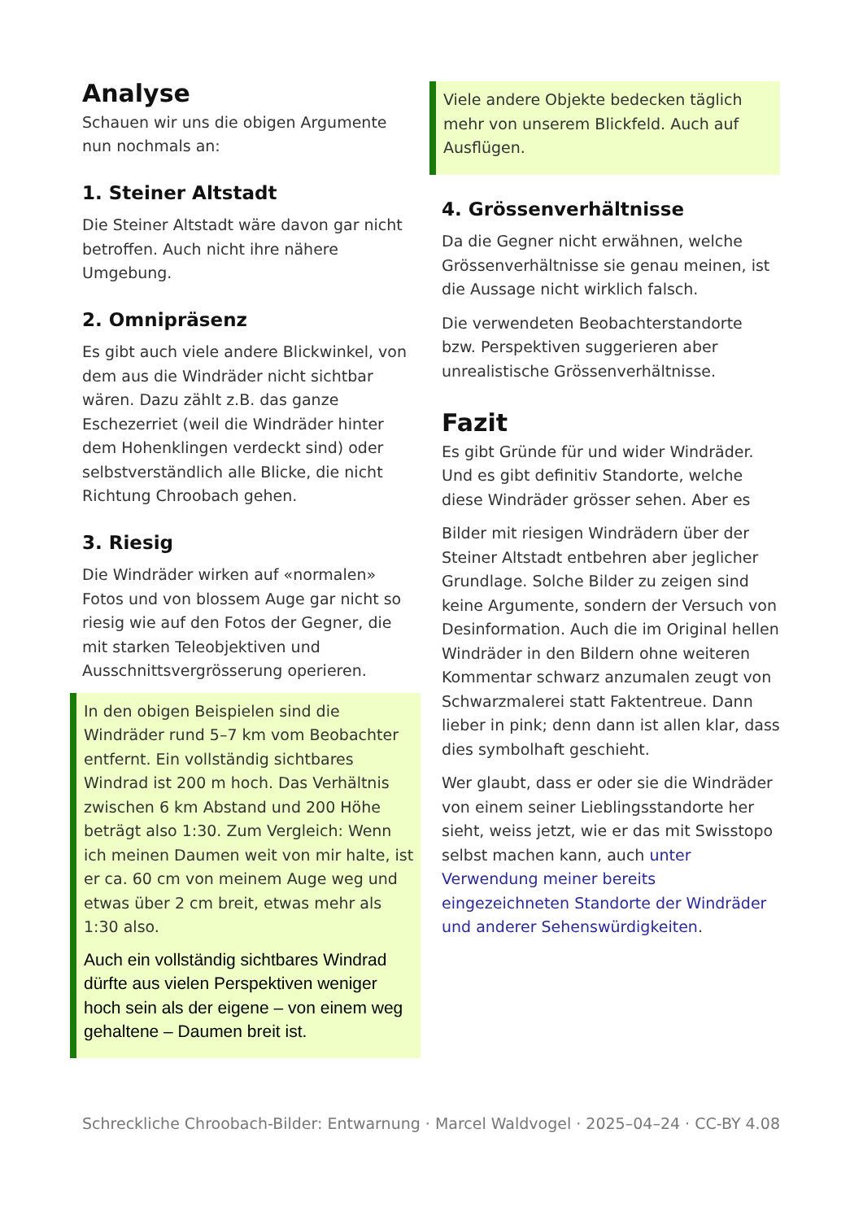Analyse
Schauen wir uns die obigen Argumente nun nochmals an:
1. Steiner Altstadt
Die Steiner Altstadt wäre davon gar nicht betroffen. Auch nicht ihre nähere Umgebung.
2. Omnipräsenz
Es gibt auch viele andere Blickwinkel, von dem aus die Windräder nicht sichtbar wären. Dazu zählt z.B. das ganze Eschezerriet (weil die Windräder hinter dem Hohenklingen verdeckt sind) oder selbstverständlich alle Blicke, die nicht Richtung Chroobach gehen.
3. Riesig
Die Windräder wirken auf «normalen» Fotos und von blossem Auge gar nicht so riesig wie auf den Fotos der Gegner, die mit starken Teleobjektiven und Ausschnittsvergrösserung operieren.
In den obigen Beispielen sind die Windräder rund 5–7 km vom Beobachter entfernt. Ein vollständig sichtbares Windrad ist 200 m hoch. Das Verhältnis zwischen 6 km Abstand und 200 Höhe beträgt also 1:30. Zum Vergleich: Wenn ich meinen Daumen weit von mir halte, ist er ca. 60 cm von meinem Auge weg und etwas über 2 cm breit, etwas mehr als 1:30 also.
Auch ein vollständig sichtbares Windrad dürfte aus vielen Perspektiven weniger hoch sein als der eigene – von einem weg gehaltene – Daumen breit ist.
Viele andere Objekte bedecken täglich mehr von unserem Blickfeld. Auch auf Ausflügen.
4. Grössenverhältnisse
Da die Gegner nicht erwähnen, welche Grössenverhältnisse sie genau meinen, ist die Aussage nicht wirklich falsch.
Die verwendeten Beobachterstandorte bzw. Perspektiven suggerieren aber unrealistische Grössenverhältnisse.
Fazit
Es gibt Gründe für und wider Windräder. Und es gibt definitiv Standorte, welche diese Windräder grösser sehen. Aber es
Bilder mit riesigen Windrädern über der Steiner Altstadt entbehren aber jeglicher Grundlage. Solche Bilder zu zeigen sind keine Argumente, sondern der Versuch von Desinformation. Auch die im Original hellen Windräder in den Bildern ohne weiteren Kommentar schwarz anzumalen zeugt von Schwarzmalerei statt Faktentreue. Dann lieber in pink; denn dann ist allen klar, dass dies symbolhaft geschieht.
Wer glaubt, dass er oder sie die Windräder von einem seiner Lieblingsstandorte her sieht, weiss jetzt, wie er das mit Swisstopo selbst machen kann, auch unter Verwendung meiner bereits eingezeichneten Standorte der Windräder und anderer Sehenswürdigkeiten.
Schreckliche Chroobach-Bilder: Entwarnung · Marcel Waldvogel · 2025–04–24 · CC-BY 4.0 8